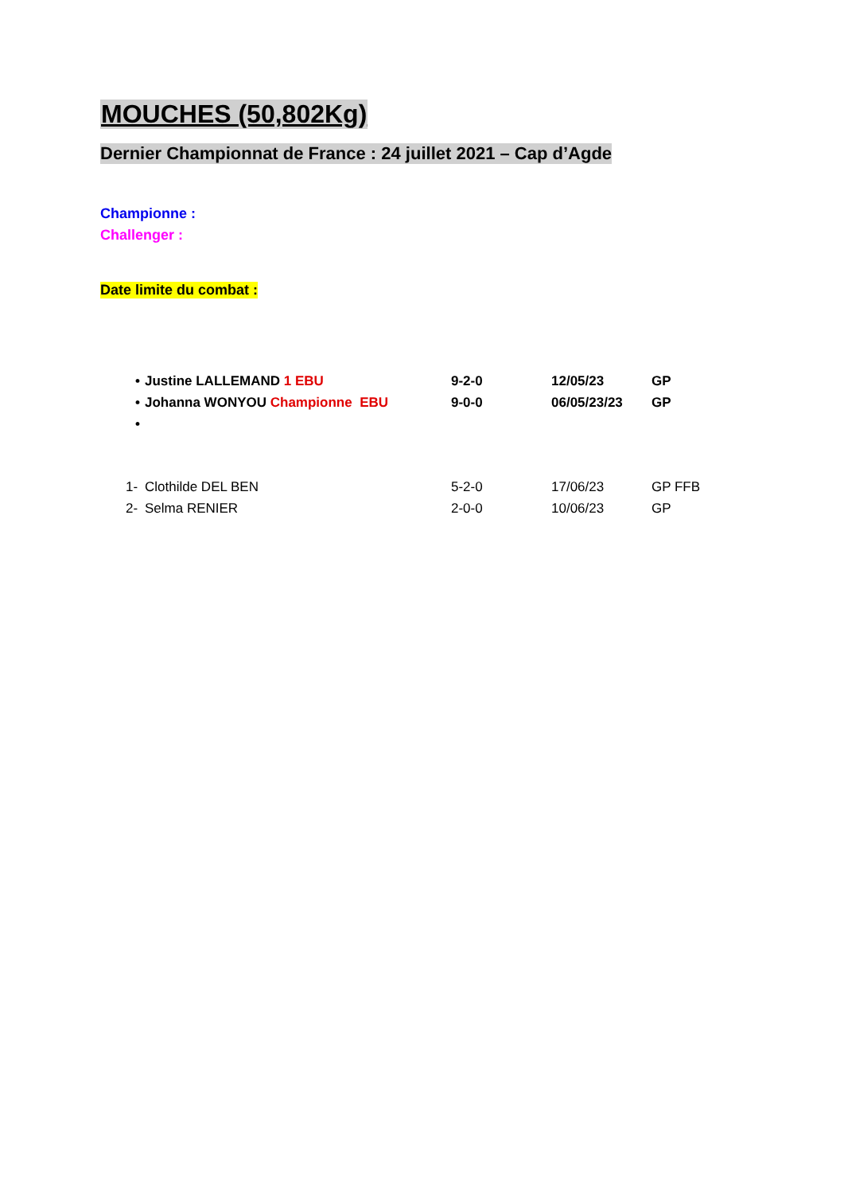MOUCHES (50,802Kg)
Dernier Championnat de France : 24 juillet 2021 – Cap d’Agde
Championne :
Challenger :
Date limite du combat :
• Justine LALLEMAND 1 EBU 9-2-0 12/05/23 GP
• Johanna WONYOU Championne EBU 9-0-0 06/05/23/23 GP
•
1- Clothilde DEL BEN 5-2-0 17/06/23 GP FFB
2- Selma RENIER 2-0-0 10/06/23 GP